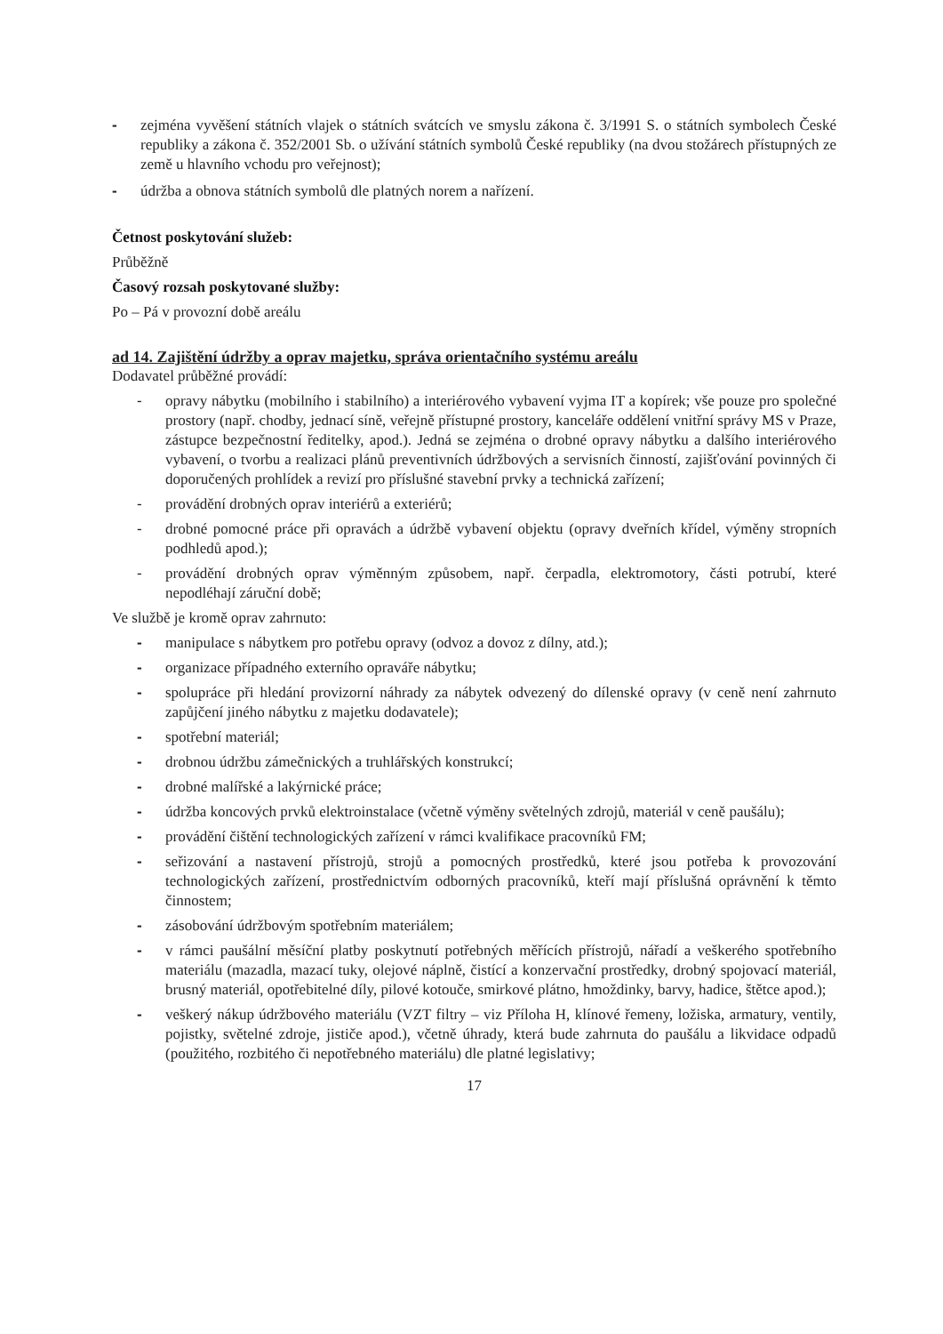- zejména vyvěšení státních vlajek o státních svátcích ve smyslu zákona č. 3/1991 S. o státních symbolech České republiky a zákona č. 352/2001 Sb. o užívání státních symbolů České republiky (na dvou stožárech přístupných ze země u hlavního vchodu pro veřejnost);
- údržba a obnova státních symbolů dle platných norem a nařízení.
Četnost poskytování služeb:
Průběžně
Časový rozsah poskytované služby:
Po – Pá v provozní době areálu
ad 14. Zajištění údržby a oprav majetku, správa orientačního systému areálu
Dodavatel průběžné provádí:
- opravy nábytku (mobilního i stabilního) a interiérového vybavení vyjma IT a kopírek; vše pouze pro společné prostory (např. chodby, jednací síně, veřejně přístupné prostory, kanceláře oddělení vnitřní správy MS v Praze, zástupce bezpečnostní ředitelky, apod.). Jedná se zejména o drobné opravy nábytku a dalšího interiérového vybavení, o tvorbu a realizaci plánů preventivních údržbových a servisních činností, zajišťování povinných či doporučených prohlídek a revizí pro příslušné stavební prvky a technická zařízení;
- provádění drobných oprav interiérů a exteriérů;
- drobné pomocné práce při opravách a údržbě vybavení objektu (opravy dveřních křídel, výměny stropních podhledů apod.);
- provádění drobných oprav výměnným způsobem, např. čerpadla, elektromotory, části potrubí, které nepodléhají záruční době;
Ve službě je kromě oprav zahrnuto:
- manipulace s nábytkem pro potřebu opravy (odvoz a dovoz z dílny, atd.);
- organizace případného externího opraváře nábytku;
- spolupráce při hledání provizorní náhrady za nábytek odvezený do dílenské opravy (v ceně není zahrnuto zapůjčení jiného nábytku z majetku dodavatele);
- spotřební materiál;
- drobnou údržbu zámečnických a truhlářských konstrukcí;
- drobné malířské a lakýrnické práce;
- údržba koncových prvků elektroinstalace (včetně výměny světelných zdrojů, materiál v ceně paušálu);
- provádění čištění technologických zařízení v rámci kvalifikace pracovníků FM;
- seřizování a nastavení přístrojů, strojů a pomocných prostředků, které jsou potřeba k provozování technologických zařízení, prostřednictvím odborných pracovníků, kteří mají příslušná oprávnění k těmto činnostem;
- zásobování údržbovým spotřebním materiálem;
- v rámci paušální měsíční platby poskytnutí potřebných měřících přístrojů, nářadí a veškerého spotřebního materiálu (mazadla, mazací tuky, olejové náplně, čistící a konzervační prostředky, drobný spojovací materiál, brusný materiál, opotřebitelné díly, pilové kotouče, smirkové plátno, hmoždinky, barvy, hadice, štětce apod.);
- veškerý nákup údržbového materiálu (VZT filtry – viz Příloha H, klínové řemeny, ložiska, armatury, ventily, pojistky, světelné zdroje, jističe apod.), včetně úhrady, která bude zahrnuta do paušálu a likvidace odpadů (použitého, rozbitého či nepotřebného materiálu) dle platné legislativy;
17